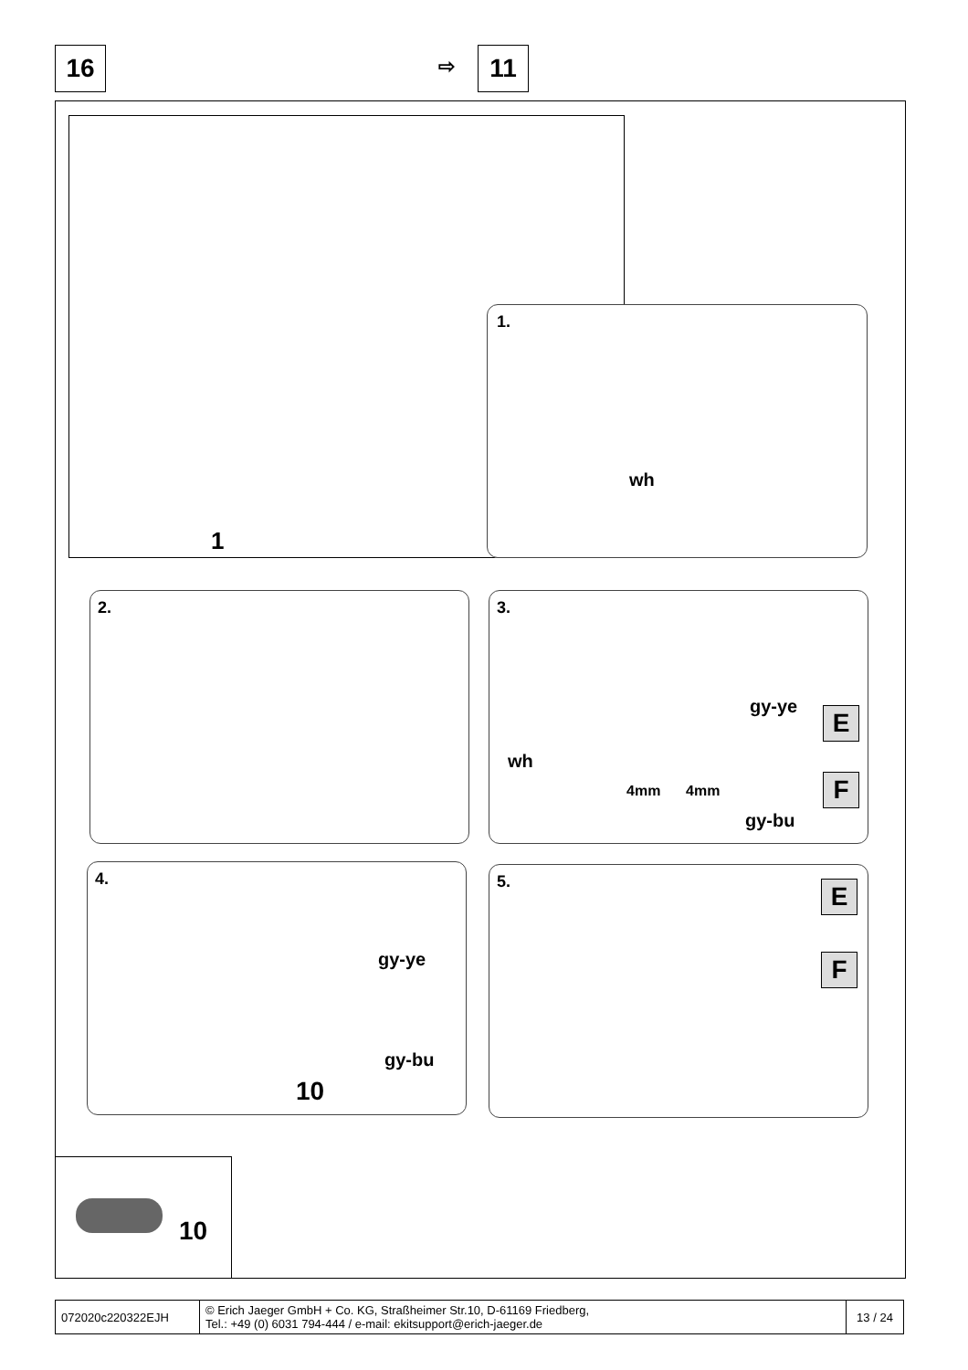16 ⇨ 11
1
1.
wh
2.
3.
wh
gy-ye
4mm 4mm
gy-bu
E
F
4.
gy-ye
gy-bu
10
5. E
F
10
| 072020c220322EJH | © Erich Jaeger GmbH + Co. KG, Straßheimer Str.10, D-61169 Friedberg, Tel.: +49 (0) 6031 794-444 / e-mail: ekitsupport@erich-jaeger.de | 13 / 24 |